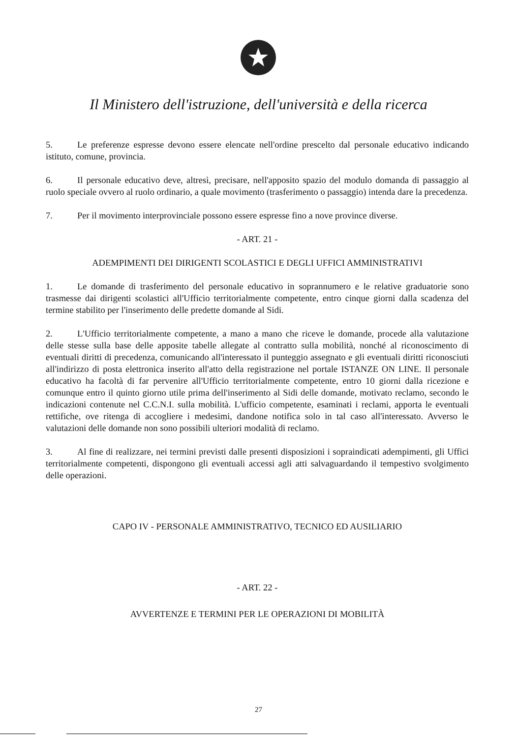Il Ministero dell'istruzione, dell'università e della ricerca
5. Le preferenze espresse devono essere elencate nell'ordine prescelto dal personale educativo indicando istituto, comune, provincia.
6. Il personale educativo deve, altresì, precisare, nell'apposito spazio del modulo domanda di passaggio al ruolo speciale ovvero al ruolo ordinario, a quale movimento (trasferimento o passaggio) intenda dare la precedenza.
7. Per il movimento interprovinciale possono essere espresse fino a nove province diverse.
- ART. 21 -
ADEMPIMENTI DEI DIRIGENTI SCOLASTICI E DEGLI UFFICI AMMINISTRATIVI
1. Le domande di trasferimento del personale educativo in soprannumero e le relative graduatorie sono trasmesse dai dirigenti scolastici all'Ufficio territorialmente competente, entro cinque giorni dalla scadenza del termine stabilito per l'inserimento delle predette domande al Sidi.
2. L'Ufficio territorialmente competente, a mano a mano che riceve le domande, procede alla valutazione delle stesse sulla base delle apposite tabelle allegate al contratto sulla mobilità, nonché al riconoscimento di eventuali diritti di precedenza, comunicando all'interessato il punteggio assegnato e gli eventuali diritti riconosciuti all'indirizzo di posta elettronica inserito all'atto della registrazione nel portale ISTANZE ON LINE. Il personale educativo ha facoltà di far pervenire all'Ufficio territorialmente competente, entro 10 giorni dalla ricezione e comunque entro il quinto giorno utile prima dell'inserimento al Sidi delle domande, motivato reclamo, secondo le indicazioni contenute nel C.C.N.I. sulla mobilità. L'ufficio competente, esaminati i reclami, apporta le eventuali rettifiche, ove ritenga di accogliere i medesimi, dandone notifica solo in tal caso all'interessato. Avverso le valutazioni delle domande non sono possibili ulteriori modalità di reclamo.
3. Al fine di realizzare, nei termini previsti dalle presenti disposizioni i sopraindicati adempimenti, gli Uffici territorialmente competenti, dispongono gli eventuali accessi agli atti salvaguardando il tempestivo svolgimento delle operazioni.
CAPO IV - PERSONALE AMMINISTRATIVO, TECNICO ED AUSILIARIO
- ART. 22 -
AVVERTENZE E TERMINI PER LE OPERAZIONI DI MOBILITÀ
27